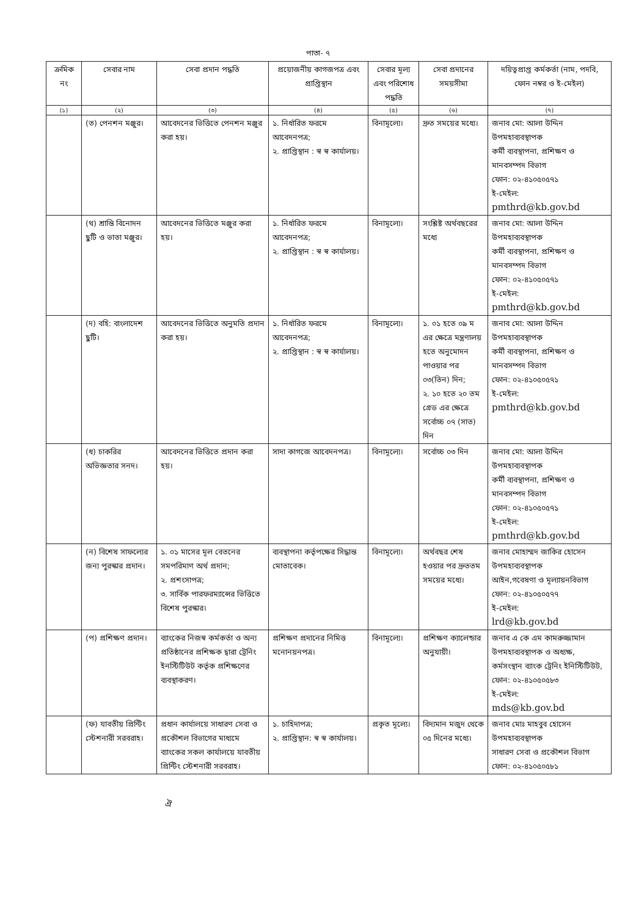পাতা- ৭
| ক্রমিক নং | সেবার নাম | সেবা প্রদান পদ্ধতি | প্রয়োজনীয় কাগজপত্র এবং প্রাপ্তিস্থান | সেবার মূল্য এবং পরিশোধ পদ্ধতি | সেবা প্রদানের সময়সীমা | দয়িত্বপ্রাপ্ত কর্মকর্তা (নাম, পদবি, ফোন নম্বর ও ই-মেইল) |
| --- | --- | --- | --- | --- | --- | --- |
| (১) | (২) | (৩) | (৪) | (৫) | (৬) | (৭) |
| | (ত) পেনশন মঞ্জুর। | আবেদনের ভিত্তিতে পেনশন মঞ্জুর করা হয়। | ১. নির্ধারিত ফরমে আবেদনপত্র; ২. প্রাপ্তিস্থান : স্ব স্ব কার্যালয়। | বিনামূল্যে। | দ্রুত সময়ের মধ্যে। | জনাব মো: আলা উদ্দিন উপমহাব্যবস্থাপক কর্মী ব্যবস্থাপনা, প্রশিক্ষণ ও মানবসম্পদ বিভাগ ফোন: ০২-৪১০৫০৫৭১ ই-মেইল: pmthrd@kb.gov.bd |
| | (থ) শ্রান্তি বিনোদন ছুটি ও ভাতা মঞ্জুর। | আবেদনের ভিত্তিতে মঞ্জুর করা হয়। | ১. নির্ধারিত ফরমে আবেদনপত্র; ২. প্রাপ্তিস্থান : স্ব স্ব কার্যালয়। | বিনামূল্যে। | সংশ্লিষ্ট অর্থবছরের মধ্যে | জনাব মো: আলা উদ্দিন উপমহাব্যবস্থাপক কর্মী ব্যবস্থাপনা, প্রশিক্ষণ ও মানবসম্পদ বিভাগ ফোন: ০২-৪১০৫০৫৭১ ই-মেইল: pmthrd@kb.gov.bd |
| | (দ) বহি: বাংলাদেশ ছুটি। | আবেদনের ভিত্তিতে অনুমতি প্রদান করা হয়। | ১. নির্ধারিত ফরমে আবেদনপত্র; ২. প্রাপ্তিস্থান : স্ব স্ব কার্যালয়। | বিনামূল্যে। | ১. ০১ হতে ০৯ ম এর ক্ষেত্রে মন্ত্রণালয় হতে অনুমোদন পাওয়ার পর ০৩(তিন) দিন; ২. ১০ হতে ২০ তম গ্রেড এর ক্ষেত্রে সর্বোচ্চ ০৭ (সাত) দিন | জনাব মো: আলা উদ্দিন উপমহাব্যবস্থাপক কর্মী ব্যবস্থাপনা, প্রশিক্ষণ ও মানবসম্পদ বিভাগ ফোন: ০২-৪১০৫০৫৭১ ই-মেইল: pmthrd@kb.gov.bd |
| | (ধ) চাকরির অভিজ্ঞতার সনদ। | আবেদনের ভিত্তিতে প্রদান করা হয়। | সাদা কাগজে আবেদনপত্র। | বিনামূল্যে। | সর্বোচ্চ ০৩ দিন | জনাব মো: আলা উদ্দিন উপমহাব্যবস্থাপক কর্মী ব্যবস্থাপনা, প্রশিক্ষণ ও মানবসম্পদ বিভাগ ফোন: ০২-৪১০৫০৫৭১ ই-মেইল: pmthrd@kb.gov.bd |
| | (ন) বিশেষ সাফল্যের জন্য পুরস্কার প্রদান। | ১. ০১ মাসের মূল বেতনের সমপরিমাণ অর্থ প্রদান; ২. প্রশংসাপত্র; ৩. সার্বিক পারফরম্যান্সের ভিত্তিতে বিশেষ পুরস্কার। | ব্যবস্থাপনা কর্তৃপক্ষের সিদ্ধান্ত মোতাবেক। | বিনামূল্যে। | অর্থবছর শেষ হওয়ার পর দ্রুততম সময়ের মধ্যে। | জনাব মোহাম্মদ জাকির হোসেন উপমহাব্যবস্থাপক আইন,গবেষণা ও মূল্যায়নবিভাগ ফোন: ০২-৪১০৫০৫৭৭ ই-মেইল: lrd@kb.gov.bd |
| | (প) প্রশিক্ষণ প্রদান। | ব্যাংকের নিজস্ব কর্মকর্তা ও অন্য প্রতিষ্ঠানের প্রশিক্ষক দ্বারা ট্রেনিং ইনস্টিটিউট কর্তৃক প্রশিক্ষণের ব্যবস্থাকরণ। | প্রশিক্ষণ প্রদানের নিমিত্ত মনোনয়নপত্র। | বিনামূল্যে। | প্রশিক্ষণ ক্যালেন্ডার অনুযায়ী। | জনাব এ কে এম কামরুজ্জামান উপমহাব্যবস্থাপক ও অধ্যক্ষ, কর্মসংস্থান ব্যাংক ট্রেনিং ইনিস্টিটিউট, ফোন: ০২-৪১০৫০৫৮৩ ই-মেইল: mds@kb.gov.bd |
| | (ফ) যাবতীয় প্রিন্টিং স্টেশনারী সরবরাহ। | প্রধান কার্যালয়ে সাধারণ সেবা ও প্রকৌশল বিভাগের মাধ্যমে ব্যাংকের সকল কার্যালয়ে যাবতীয় প্রিন্টিং স্টেশনারী সরবরাহ। | ১. চাহিদাপত্র; ২. প্রাপ্তিস্থান: স্ব স্ব কার্যালয়। | প্রকৃত মূল্যে। | বিদ্যমান মজুদ থেকে ০৫ দিনের মধ্যে। | জনাব মোঃ মাহবুব হোসেন উপমহাব্যবস্থাপক সাধারণ সেবা ও প্রকৌশল বিভাগ ফোন: ০২-৪১০৫০৫৮১ |
ঐ